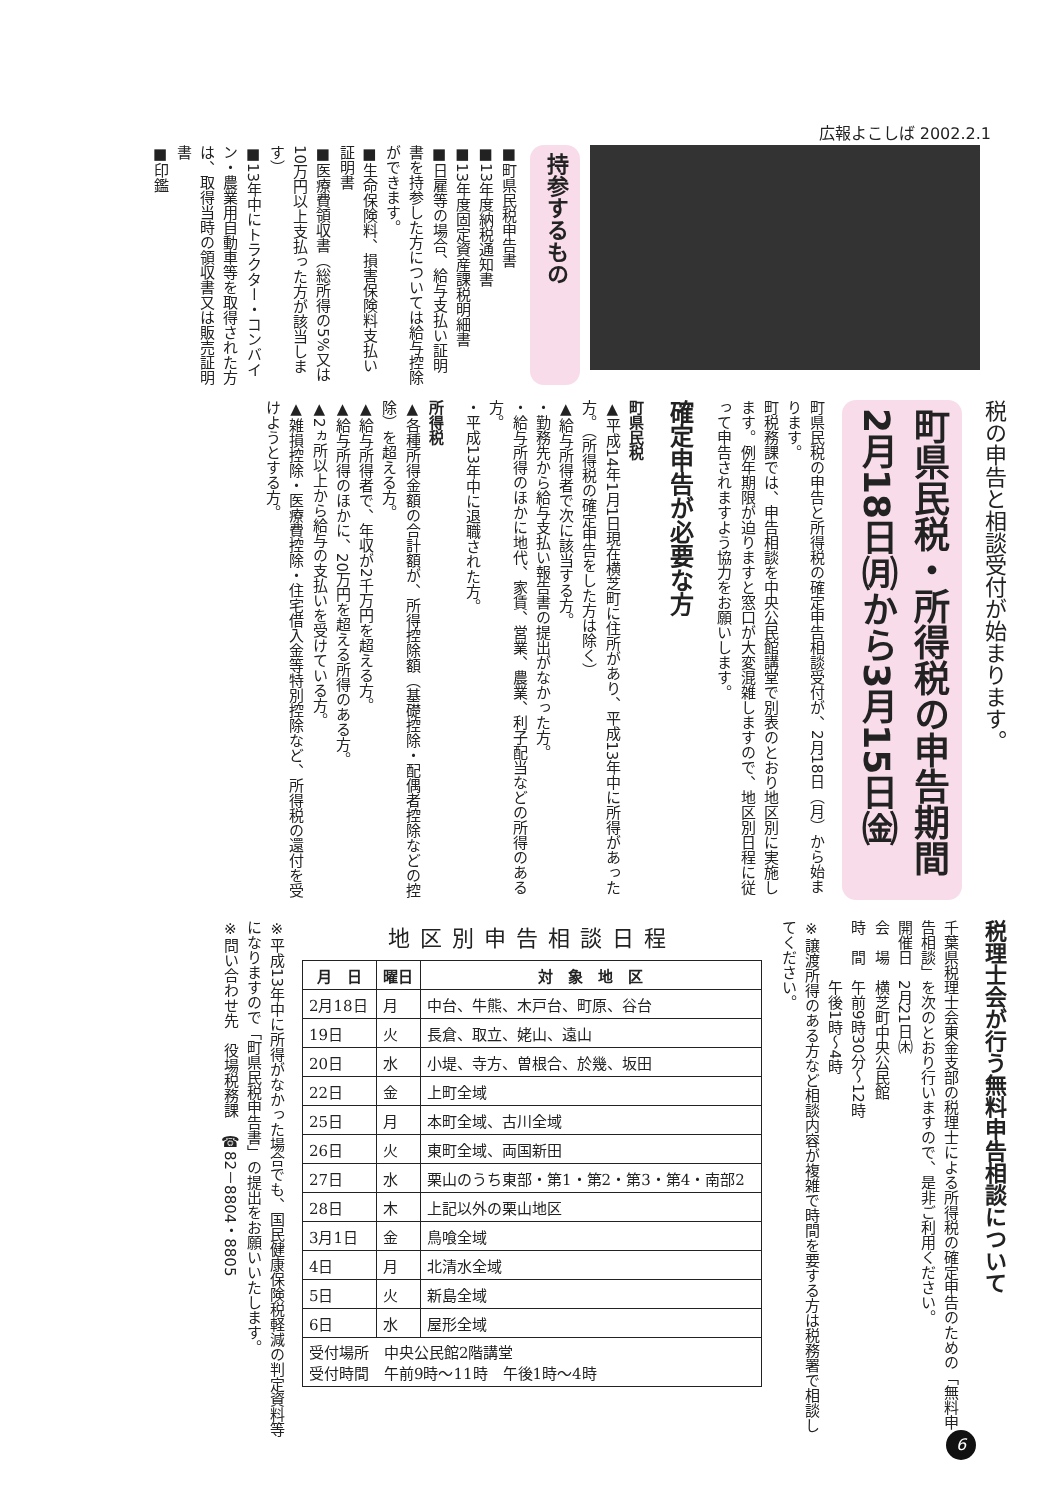広報よこしば 2002.2.1
持参するもの
■町県民税申告書
■13年度納税通知書
■13年度固定資産課税明細書
■日雇等の場合、給与支払い証明書を持参した方については給与控除ができます。
■生命保険料、損害保険料支払い証明書
■医療費領収書（総所得の5%又は10万円以上支払った方が該当します）
■13年中にトラクター・コンバイン・農業用自動車等を取得された方は、取得当時の領収書又は販売証明書
■印鑑
税の申告と相談受付が始まります。
町県民税・所得税の申告期間 2月18日㈪から3月15日㈮
町県民税の申告と所得税の確定申告相談受付が、2月18日（月）から始まります。
町税務課では、申告相談を中央公民館講堂で別表のとおり地区別に実施します。例年期限が迫りますと窓口が大変混雑しますので、地区別日程に従って申告されますよう協力をお願いします。
確定申告が必要な方
町県民税
▲平成14年1月1日現在横芝町に住所があり、平成13年中に所得があった方。（所得税の確定申告をした方は除く）
▲給与所得者で次に該当する方。
・勤務先から給与支払い報告書の提出がなかった方。
・給与所得のほかに地代、家賃、営業、農業、利子配当などの所得のある方。
・平成13年中に退職された方。
所得税
▲各種所得金額の合計額が、所得控除額（基礎控除・配偶者控除などの控除）を超える方。
▲給与所得者で、年収が2千万円を超える方。
▲給与所得のほかに、20万円を超える所得のある方。
▲2ヵ所以上から給与の支払いを受けている方。
▲雑損控除・医療費控除・住宅借入金等特別控除など、所得税の還付を受けようとする方。
税理士会が行う無料申告相談について
千葉県税理士会東金支部の税理士による所得税の確定申告のための「無料申告相談」を次のとおり行いますので、是非ご利用ください。
開催日　2月21日㈭
会　場　横芝町中央公民館
時　間　午前9時30分～12時
　　　　午後1時～4時
※譲渡所得のある方など相談内容が複雑で時間を要する方は税務署で相談してください。
地区別申告相談日程
| 月 日 | 曜日 | 対 象 地 区 |
| --- | --- | --- |
| 2月18日 | 月 | 中台、牛熊、木戸台、町原、谷台 |
| 19日 | 火 | 長倉、取立、姥山、遠山 |
| 20日 | 水 | 小堤、寺方、曽根合、於幾、坂田 |
| 22日 | 金 | 上町全域 |
| 25日 | 月 | 本町全域、古川全域 |
| 26日 | 火 | 東町全域、両国新田 |
| 27日 | 水 | 栗山のうち東部・第1・第2・第3・第4・南部2 |
| 28日 | 木 | 上記以外の栗山地区 |
| 3月1日 | 金 | 鳥喰全域 |
| 4日 | 月 | 北清水全域 |
| 5日 | 火 | 新島全域 |
| 6日 | 水 | 屋形全域 |
| 受付場所 中央公民館2階講堂 受付時間 午前9時～11時 午後1時～4時 | | |
※平成13年中に所得がなかった場合でも、国民健康保険税軽減の判定資料等になりますので「町県民税申告書」の提出をお願いいたします。
※問い合わせ先　役場税務課　☎82－8804・8805
6